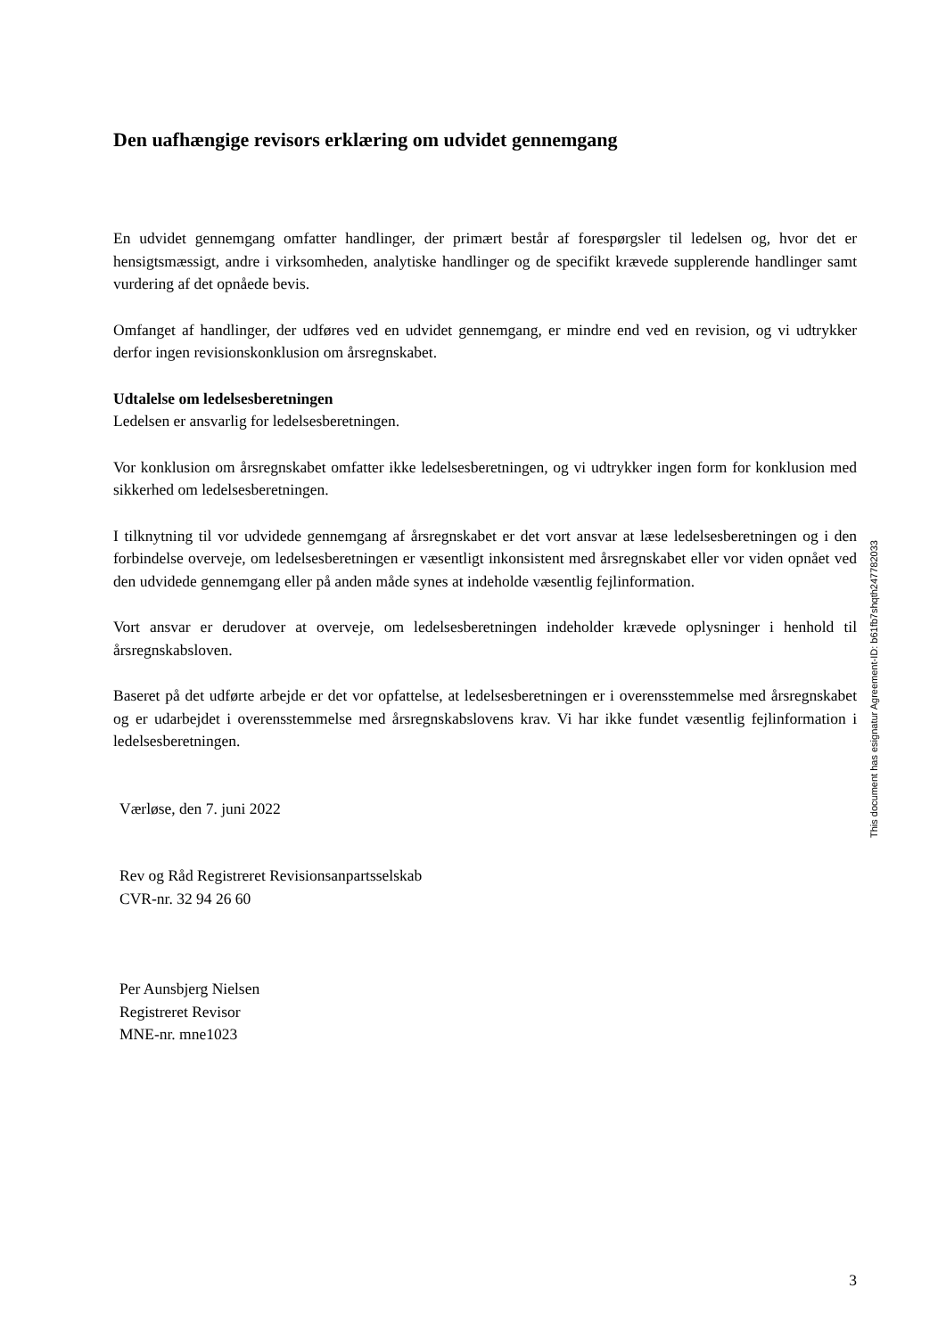Den uafhængige revisors erklæring om udvidet gennemgang
En udvidet gennemgang omfatter handlinger, der primært består af forespørgsler til ledelsen og, hvor det er hensigtsmæssigt, andre i virksomheden, analytiske handlinger og de specifikt krævede supplerende handlinger samt vurdering af det opnåede bevis.
Omfanget af handlinger, der udføres ved en udvidet gennemgang, er mindre end ved en revision, og vi udtrykker derfor ingen revisionskonklusion om årsregnskabet.
Udtalelse om ledelsesberetningen
Ledelsen er ansvarlig for ledelsesberetningen.
Vor konklusion om årsregnskabet omfatter ikke ledelsesberetningen, og vi udtrykker ingen form for konklusion med sikkerhed om ledelsesberetningen.
I tilknytning til vor udvidede gennemgang af årsregnskabet er det vort ansvar at læse ledelsesberetningen og i den forbindelse overveje, om ledelsesberetningen er væsentligt inkonsistent med årsregnskabet eller vor viden opnået ved den udvidede gennemgang eller på anden måde synes at indeholde væsentlig fejlinformation.
Vort ansvar er derudover at overveje, om ledelsesberetningen indeholder krævede oplysninger i henhold til årsregnskabsloven.
Baseret på det udførte arbejde er det vor opfattelse, at ledelsesberetningen er i overensstemmelse med årsregnskabet og er udarbejdet i overensstemmelse med årsregnskabslovens krav. Vi har ikke fundet væsentlig fejlinformation i ledelsesberetningen.
Værløse, den 7. juni 2022
Rev og Råd Registreret Revisionsanpartsselskab
CVR-nr. 32 94 26 60
Per Aunsbjerg Nielsen
Registreret Revisor
MNE-nr. mne1023
3
This document has esignatur Agreement-ID: b61fb7shqth247782033